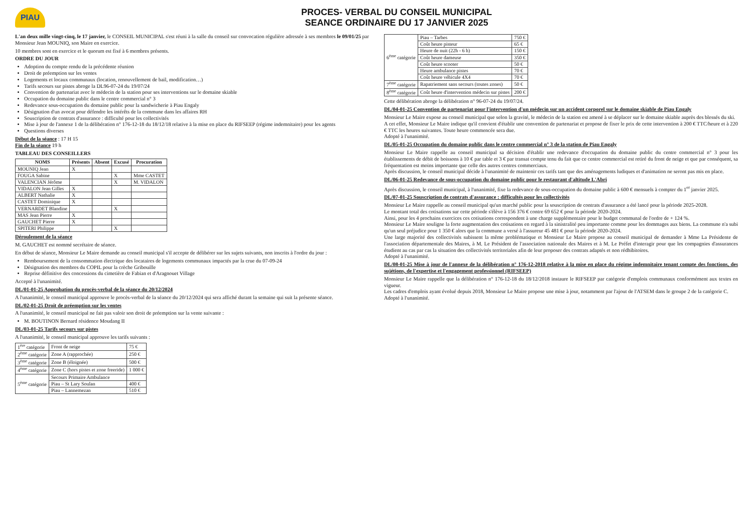PIAU
PROCES- VERBAL DU CONSEIL MUNICIPAL
SEANCE ORDINAIRE DU 17 JANVIER 2025
L'an deux mille vingt-cinq, le 17 janvier, le CONSEIL MUNICIPAL s'est réuni à la salle du conseil sur convocation régulière adressée à ses membres le 09/01/25 par Monsieur Jean MOUNIQ, son Maire en exercice.
10 membres sont en exercice et le quorum est fixé à 6 membres présents.
ORDRE DU JOUR
Adoption du compte rendu de la précédente réunion
Droit de préemption sur les ventes
Logements et locaux communaux (location, renouvellement de bail, modification…)
Tarifs secours sur pistes abroge la DL96-07-24 du 19/07/24
Convention de partenariat avec le médecin de la station pour ses interventions sur le domaine skiable
Occupation du domaine public dans le centre commercial n° 3
Redevance sous-occupation du domaine public pour la sandwicherie à Piau Engaly
Désignation d'un avocat pour défendre les intérêts de la commune dans les affaires RH
Souscription de contrats d'assurance : difficulté pour les collectivités
Mise à jour de l'annexe 1 de la délibération n° 176-12-18 du 18/12/18 relative à la mise en place du RIFSEEP (régime indemnitaire) pour les agents
Questions diverses
Début de la séance : 17 H 15
Fin de la séance 19 h
TABLEAU DES CONSEILLERS
| NOMS | Présents | Absent | Excusé | Procuration |
| --- | --- | --- | --- | --- |
| MOUNIQ Jean | X | | | |
| FOUGA Sabine | | | X | Mme CASTET |
| VALENCIAN Jérôme | | | X | M. VIDALON |
| VIDALON Jean Gilles | X | | | |
| ALBERT Nathalie | X | | | |
| CASTET Dominique | X | | | |
| VERNARDET Blandine | | | X | |
| MAS Jean Pierre | X | | | |
| GAUCHET Pierre | X | | | |
| SPITERI Philippe | | | X | |
Déroulement de la séance
M. GAUCHET est nommé secrétaire de séance.
En début de séance, Monsieur Le Maire demande au conseil municipal s'il accepte de délibérer sur les sujets suivants, non inscrits à l'ordre du jour :
Remboursement de la consommation électrique des locataires de logements communaux impactés par la crue du 07-09-24
Désignation des membres du COPIL pour la crèche Gribouille
Reprise définitive des concessions du cimetière de Fabian et d'Aragnouet Village
Accepté à l'unanimité.
DL/01-01-25 Approbation du procès-verbal de la séance du 20/12/2024
A l'unanimité, le conseil municipal approuve le procès-verbal de la séance du 20/12/2024 qui sera affiché durant la semaine qui suit la présente séance.
DL/02-01-25 Droit de préemption sur les ventes
A l'unanimité, le conseil municipal ne fait pas valoir son droit de préemption sur la vente suivante :
M. BOUTINON Bernard résidence Moudang II
DL/03-01-25 Tarifs secours sur pistes
A l'unanimité, le conseil municipal approuve les tarifs suivants :
| 1<sup>ère</sup> catégorie | Front de neige | 75 € |
| 2<sup>ème</sup> catégorie | Zone A (rapprochée) | 250 € |
| 3<sup>ème</sup> catégorie | Zone B (éloignée) | 500 € |
| 4<sup>ème</sup> catégorie | Zone C (hors pistes et zone freeride) | 1 000 € |
| 5<sup>ème</sup> catégorie | Secours Primaire Ambulance | |
| | Piau – St Lary Soulan | 400 € |
| | Piau – Lannemezan | 510 € |
| 6<sup>ème</sup> catégorie | Piau – Tarbes | 750 € |
| | Coût heure pisteur | 65 € |
| | Heure de nuit (22h - 6 h) | 150 € |
| | Coût heure dameuse | 350 € |
| | Coût heure scooter | 50 € |
| | Heure ambulance pistes | 70 € |
| | Coût heure véhicule 4X4 | 70 € |
| 7<sup>ème</sup> catégorie | Rapatriement sans secours (toutes zones) | 50 € |
| 8<sup>ème</sup> catégorie | Coût heure d'intervention médecin sur pistes | 200 € |
Cette délibération abroge la délibération n° 96-07-24 du 19/07/24.
DL/04-01-25 Convention de partenariat pour l'intervention d'un médecin sur un accident corporel sur le domaine skiable de Piau Engaly
Monsieur Le Maire expose au conseil municipal que selon la gravité, le médecin de la station est amené à se déplacer sur le domaine skiable auprès des blessés du ski.
A cet effet, Monsieur Le Maire indique qu'il convient d'établir une convention de partenariat et propose de fixer le prix de cette intervention à 200 € TTC/heure et à 220 € TTC les heures suivantes. Toute heure commencée sera due.
Adopté à l'unanimité.
DL/05-01-25 Occupation du domaine public dans le centre commercial n° 3 de la station de Piau Engaly
Monsieur Le Maire rappelle au conseil municipal sa décision d'établir une redevance d'occupation du domaine public du centre commercial n° 3 pour les établissements de débit de boissons à 10 € par table et 3 € par transat compte tenu du fait que ce centre commercial est retiré du front de neige et que par conséquent, sa fréquentation est moins importante que celle des autres centres commerciaux.
Après discussion, le conseil municipal décide à l'unanimité de maintenir ces tarifs tant que des aménagements ludiques et d'animation ne seront pas mis en place.
DL/06-01-25 Redevance de sous-occupation du domaine public pour le restaurant d'altitude L'Abri
Après discussion, le conseil municipal, à l'unanimité, fixe la redevance de sous-occupation du domaine public à 600 € mensuels à compter du 1<sup>er</sup> janvier 2025.
DL/07-01-25 Souscription de contrats d'assurance : difficultés pour les collectivités
Monsieur Le Maire rappelle au conseil municipal qu'un marché public pour la souscription de contrats d'assurance a été lancé pour la période 2025-2028.
Le montant total des cotisations sur cette période s'élève à 156 376 € contre 69 652 € pour la période 2020-2024.
Ainsi, pour les 4 prochains exercices ces cotisations correspondent à une charge supplémentaire pour le budget communal de l'ordre de + 124 %.
Monsieur Le Maire souligne la forte augmentation des cotisations en regard à la sinistralité peu importante comme pour les dommages aux biens. La commune n'a subi qu'un seul préjudice pour 1 350 € alors que la commune a versé à l'assureur 45 481 € pour la période 2020-2024.
Une large majorité des collectivités subissent la même problématique et Monsieur Le Maire propose au conseil municipal de demander à Mme La Présidente de l'association départementale des Maires, à M. Le Président de l'association nationale des Maires et à M. Le Préfet d'interagir pour que les compagnies d'assurances étudient au cas par cas la situation des collectivités territoriales afin de leur proposer des contrats adaptés et non rédhibitoires.
Adopté à l'unanimité.
DL/08-01-25 Mise à jour de l'annexe de la délibération n° 176-12-2018 relative à la mise en place du régime indemnitaire tenant compte des fonctions, des sujétions, de l'expertise et l'engagement professionnel (RIFSEEP)
Monsieur Le Maire rappelle que la délibération n° 176-12-18 du 18/12/2018 instaure le RIFSEEP par catégorie d'emplois communaux conformément aux textes en vigueur.
Les cadres d'emplois ayant évolué depuis 2018, Monsieur Le Maire propose une mise à jour, notamment par l'ajout de l'ATSEM dans le groupe 2 de la catégorie C.
Adopté à l'unanimité.